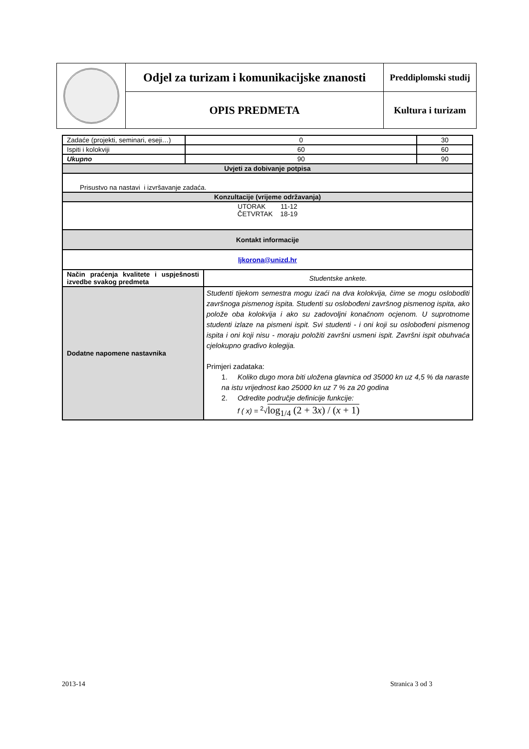| | Odjel za turizam i komunikacijske znanosti | Preddiplomski studij |
| | OPIS PREDMETA | Kultura i turizam |
| Zadaće (projekti, seminari, eseji…) | 0 | | 30 |
| Ispiti i kolokviji | 60 | | 60 |
| Ukupno | 90 | | 90 |
| Uvjeti za dobivanje potpisa | | | |
| Prisustvo na nastavi i izvršavanje zadaća. | | | |
| Konzultacije (vrijeme održavanja) | | | |
| UTORAK 11-12 ČETVRTAK 18-19 | | | |
| Kontakt informacije | | | |
| ljkorona@unizd.hr | | | |
| Način praćenja kvalitete i uspješnosti izvedbe svakog predmeta | | Studentske ankete. | |
| Dodatne napomene nastavnika | | Studenti tijekom semestra mogu izaći na dva kolokvija, čime se mogu osloboditi završnoga pismenog ispita. Studenti su oslobođeni završnog pismenog ispita, ako polože oba kolokvija i ako su zadovoljni konačnom ocjenom. U suprotnome studenti izlaze na pismeni ispit. Svi studenti - i oni koji su oslobođeni pismenog ispita i oni koji nisu - moraju položiti završni usmeni ispit. Završni ispit obuhvaća cjelokupno gradivo kolegija. Primjeri zadataka: 1. Koliko dugo mora biti uložena glavnica od 35000 kn uz 4,5 % da naraste na istu vrijednost kao 25000 kn uz 7 % za 20 godina 2. Odredite područje definicije funkcije: f ( x) = <sup>2</sup>√ log<sub>1/4</sub> (2 + 3 x ) / ( x + 1) | |
2013-14 Stranica 3 od 3